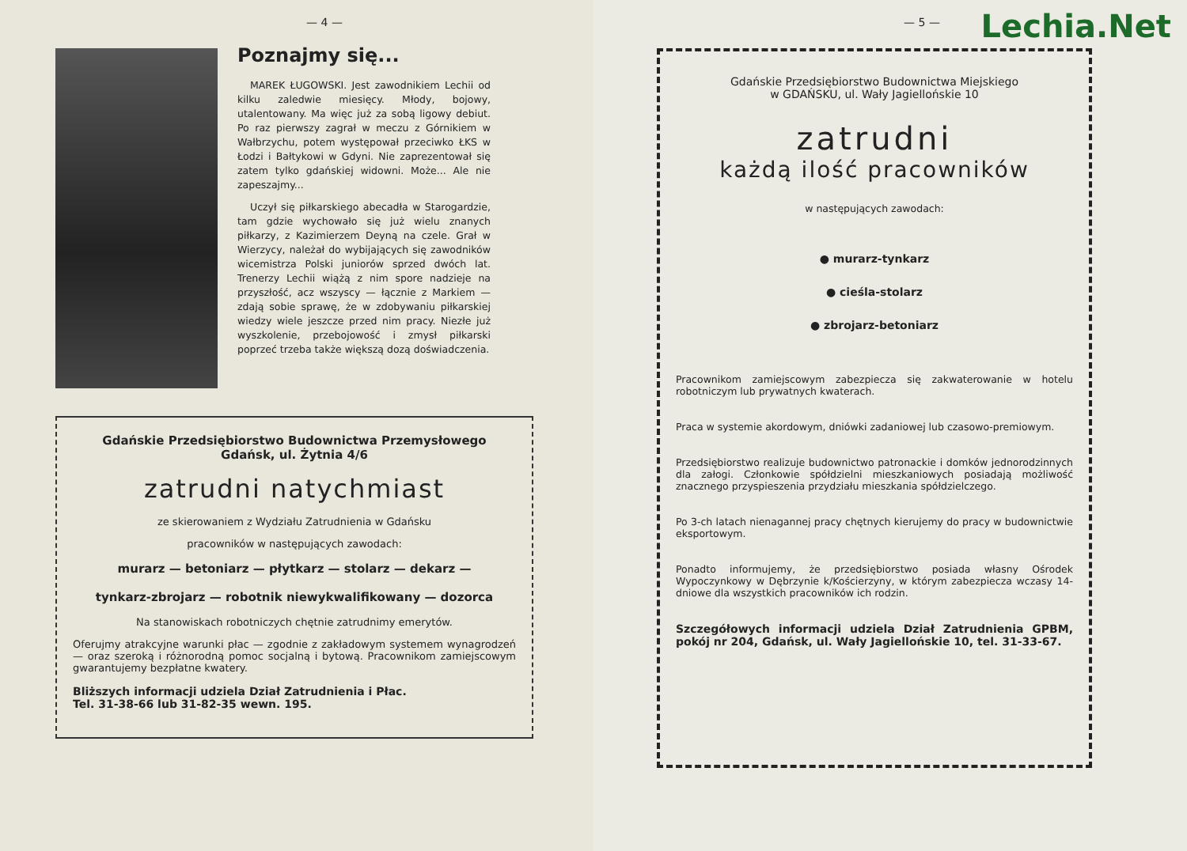— 4 —
Poznajmy się...
MAREK ŁUGOWSKI. Jest zawodnikiem Lechii od kilku zaledwie miesięcy. Młody, bojowy, utalentowany. Ma więc już za sobą ligowy debiut. Po raz pierwszy zagrał w meczu z Górnikiem w Wałbrzychu, potem występował przeciwko ŁKS w Łodzi i Bałtykowi w Gdyni. Nie zaprezentował się zatem tylko gdańskiej widowni. Może... Ale nie zapeszajmy...
Uczył się piłkarskiego abecadła w Starogardzie, tam gdzie wychowało się już wielu znanych piłkarzy, z Kazimierzem Deyną na czele. Grał w Wierzycy, należał do wybijających się zawodników wicemistrza Polski juniorów sprzed dwóch lat. Trenerzy Lechii wiążą z nim spore nadzieje na przyszłość, acz wszyscy — łącznie z Markiem — zdają sobie sprawę, że w zdobywaniu piłkarskiej wiedzy wiele jeszcze przed nim pracy. Niezłe już wyszkolenie, przebojowość i zmysł piłkarski poprzeć trzeba także większą dozą doświadczenia.
Gdańskie Przedsiębiorstwo Budownictwa Przemysłowego
Gdańsk, ul. Żytnia 4/6
zatrudni natychmiast
ze skierowaniem z Wydziału Zatrudnienia w Gdańsku
pracowników w następujących zawodach:
murarz — betoniarz — płytkarz — stolarz — dekarz —
tynkarz-zbrojarz — robotnik niewykwalifikowany — dozorca
Na stanowiskach robotniczych chętnie zatrudnimy emerytów.
Oferujmy atrakcyjne warunki płac — zgodnie z zakładowym systemem wynagrodzeń — oraz szeroką i różnorodną pomoc socjalną i bytową. Pracownikom zamiejscowym gwarantujemy bezpłatne kwatery.
Bliższych informacji udziela Dział Zatrudnienia i Płac.
Tel. 31-38-66 lub 31-82-35 wewn. 195.
Lechia.Net
— 5 —
Gdańskie Przedsiębiorstwo Budownictwa Miejskiego
w GDAŃSKU, ul. Wały Jagiellońskie 10
zatrudni
każdą ilość pracowników
w następujących zawodach:
● murarz-tynkarz
● cieśla-stolarz
● zbrojarz-betoniarz
Pracownikom zamiejscowym zabezpiecza się zakwaterowanie w hotelu robotniczym lub prywatnych kwaterach.
Praca w systemie akordowym, dniówki zadaniowej lub czasowo-premiowym.
Przedsiębiorstwo realizuje budownictwo patronackie i domków jednorodzinnych dla załogi. Członkowie spółdzielni mieszkaniowych posiadają możliwość znacznego przyspieszenia przydziału mieszkania spółdzielczego.
Po 3-ch latach nienagannej pracy chętnych kierujemy do pracy w budownictwie eksportowym.
Ponadto informujemy, że przedsiębiorstwo posiada własny Ośrodek Wypoczynkowy w Dębrzynie k/Kościerzyny, w którym zabezpiecza wczasy 14-dniowe dla wszystkich pracowników ich rodzin.
Szczegółowych informacji udziela Dział Zatrudnienia GPBM, pokój nr 204, Gdańsk, ul. Wały Jagiellońskie 10, tel. 31-33-67.